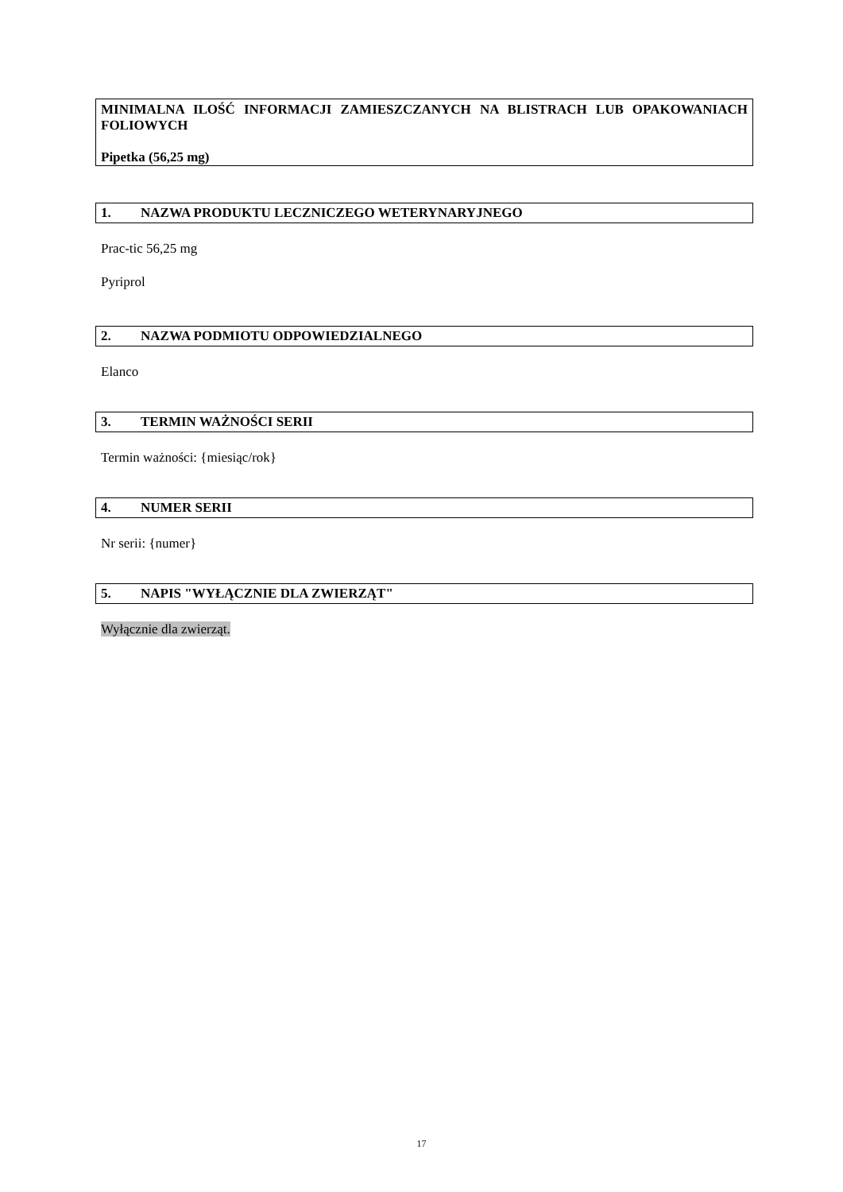MINIMALNA ILOŚĆ INFORMACJI ZAMIESZCZANYCH NA BLISTRACH LUB OPAKOWANIACH FOLIOWYCH
Pipetka (56,25 mg)
1. NAZWA PRODUKTU LECZNICZEGO WETERYNARYJNEGO
Prac-tic 56,25 mg
Pyriprol
2. NAZWA PODMIOTU ODPOWIEDZIALNEGO
Elanco
3. TERMIN WAŻNOŚCI SERII
Termin ważności: {miesiąc/rok}
4. NUMER SERII
Nr serii: {numer}
5. NAPIS "WYŁĄCZNIE DLA ZWIERZĄT"
Wyłącznie dla zwierząt.
17